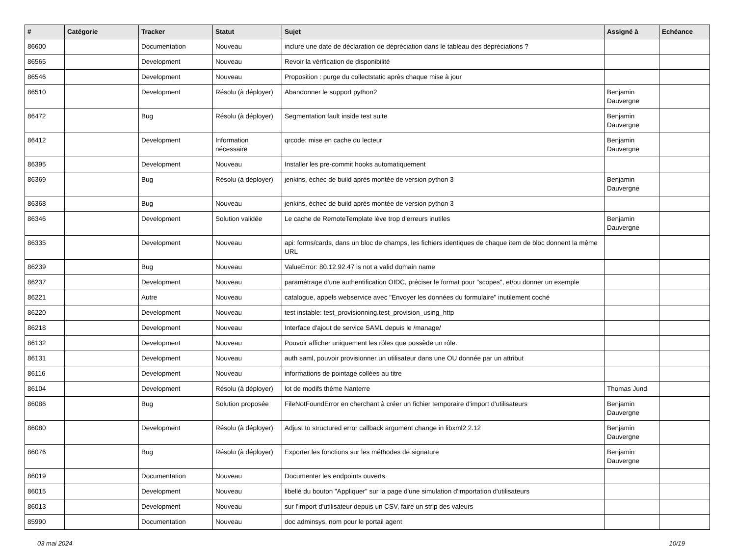| # | Catégorie | Tracker | Statut | Sujet | Assigné à | Echéance |
| --- | --- | --- | --- | --- | --- | --- |
| 86600 | | Documentation | Nouveau | inclure une date de déclaration de dépréciation dans le tableau des dépréciations ? | | |
| 86565 | | Development | Nouveau | Revoir la vérification de disponibilité | | |
| 86546 | | Development | Nouveau | Proposition : purge du collectstatic après chaque mise à jour | | |
| 86510 | | Development | Résolu (à déployer) | Abandonner le support python2 | Benjamin Dauvergne | |
| 86472 | | Bug | Résolu (à déployer) | Segmentation fault inside test suite | Benjamin Dauvergne | |
| 86412 | | Development | Information nécessaire | qrcode: mise en cache du lecteur | Benjamin Dauvergne | |
| 86395 | | Development | Nouveau | Installer les pre-commit hooks automatiquement | | |
| 86369 | | Bug | Résolu (à déployer) | jenkins, échec de build après montée de version python 3 | Benjamin Dauvergne | |
| 86368 | | Bug | Nouveau | jenkins, échec de build après montée de version python 3 | | |
| 86346 | | Development | Solution validée | Le cache de RemoteTemplate lève trop d'erreurs inutiles | Benjamin Dauvergne | |
| 86335 | | Development | Nouveau | api: forms/cards, dans un bloc de champs, les fichiers identiques de chaque item de bloc donnent la même URL | | |
| 86239 | | Bug | Nouveau | ValueError: 80.12.92.47 is not a valid domain name | | |
| 86237 | | Development | Nouveau | paramétrage d'une authentification OIDC, préciser le format pour "scopes", et/ou donner un exemple | | |
| 86221 | | Autre | Nouveau | catalogue, appels webservice avec "Envoyer les données du formulaire" inutilement coché | | |
| 86220 | | Development | Nouveau | test instable: test_provisionning.test_provision_using_http | | |
| 86218 | | Development | Nouveau | Interface d'ajout de service SAML depuis le /manage/ | | |
| 86132 | | Development | Nouveau | Pouvoir afficher uniquement les rôles que possède un rôle. | | |
| 86131 | | Development | Nouveau | auth saml, pouvoir provisionner un utilisateur dans une OU donnée par un attribut | | |
| 86116 | | Development | Nouveau | informations de pointage collées au titre | | |
| 86104 | | Development | Résolu (à déployer) | lot de modifs thème Nanterre | Thomas Jund | |
| 86086 | | Bug | Solution proposée | FileNotFoundError en cherchant à créer un fichier temporaire d'import d'utilisateurs | Benjamin Dauvergne | |
| 86080 | | Development | Résolu (à déployer) | Adjust to structured error callback argument change in libxml2 2.12 | Benjamin Dauvergne | |
| 86076 | | Bug | Résolu (à déployer) | Exporter les fonctions sur les méthodes de signature | Benjamin Dauvergne | |
| 86019 | | Documentation | Nouveau | Documenter les endpoints ouverts. | | |
| 86015 | | Development | Nouveau | libellé du bouton "Appliquer" sur la page d'une simulation d'importation d'utilisateurs | | |
| 86013 | | Development | Nouveau | sur l'import d'utilisateur depuis un CSV, faire un strip des valeurs | | |
| 85990 | | Documentation | Nouveau | doc adminsys, nom pour le portail agent | | |
03 mai 2024 10/19